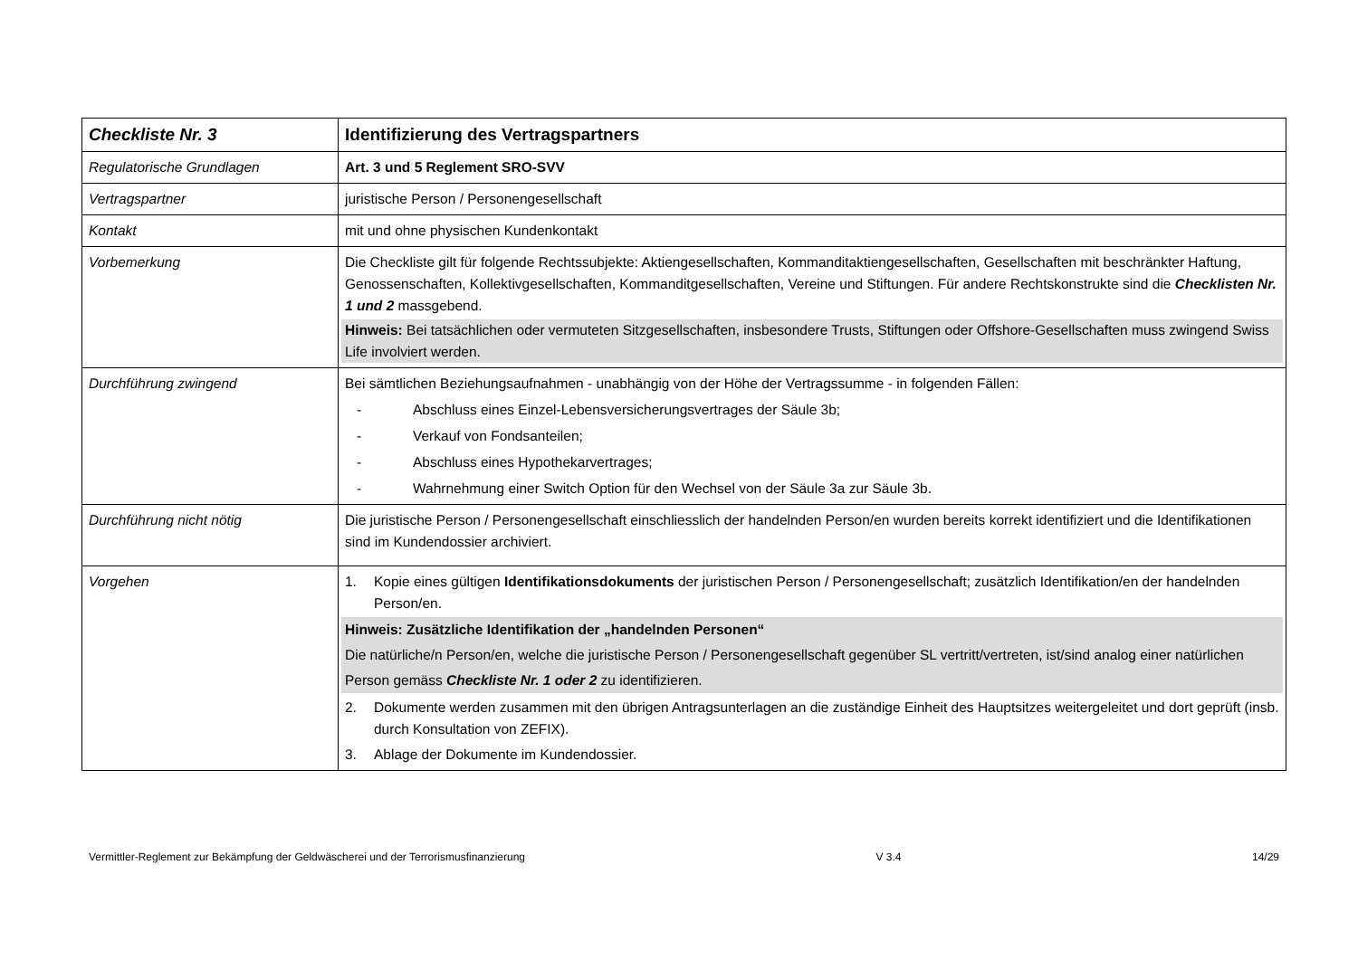| Checkliste Nr. 3 | Identifizierung des Vertragspartners |
| Regulatorische Grundlagen | Art. 3 und 5 Reglement SRO-SVV |
| Vertragspartner | juristische Person / Personengesellschaft |
| Kontakt | mit und ohne physischen Kundenkontakt |
| Vorbemerkung | Die Checkliste gilt für folgende Rechtssubjekte: Aktiengesellschaften, Kommanditaktiengesellschaften, Gesellschaften mit beschränkter Haftung, Genossenschaften, Kollektivgesellschaften, Kommanditgesellschaften, Vereine und Stiftungen. Für andere Rechtskonstrukte sind die Checklisten Nr. 1 und 2 massgebend. Hinweis: Bei tatsächlichen oder vermuteten Sitzgesellschaften, insbesondere Trusts, Stiftungen oder Offshore-Gesellschaften muss zwingend Swiss Life involviert werden. |
| Durchführung zwingend | Bei sämtlichen Beziehungsaufnahmen - unabhängig von der Höhe der Vertragssumme - in folgenden Fällen: - Abschluss eines Einzel-Lebensversicherungsvertrages der Säule 3b; - Verkauf von Fondsanteilen; - Abschluss eines Hypothekarvertrages; - Wahrnehmung einer Switch Option für den Wechsel von der Säule 3a zur Säule 3b. |
| Durchführung nicht nötig | Die juristische Person / Personengesellschaft einschliesslich der handelnden Person/en wurden bereits korrekt identifiziert und die Identifikationen sind im Kundendossier archiviert. |
| Vorgehen | 1. Kopie eines gültigen Identifikationsdokuments der juristischen Person / Personengesellschaft; zusätzlich Identifikation/en der handelnden Person/en. Hinweis: Zusätzliche Identifikation der „handelnden Personen“ Die natürliche/n Person/en, welche die juristische Person / Personengesellschaft gegenüber SL vertritt/vertreten, ist/sind analog einer natürlichen Person gemäss Checkliste Nr. 1 oder 2 zu identifizieren. 2. Dokumente werden zusammen mit den übrigen Antragsunterlagen an die zuständige Einheit des Hauptsitzes weitergeleitet und dort geprüft (insb. durch Konsultation von ZEFIX). 3. Ablage der Dokumente im Kundendossier. |
Vermittler-Reglement zur Bekämpfung der Geldwäscherei und der Terrorismusfinanzierung V 3.4 14/29